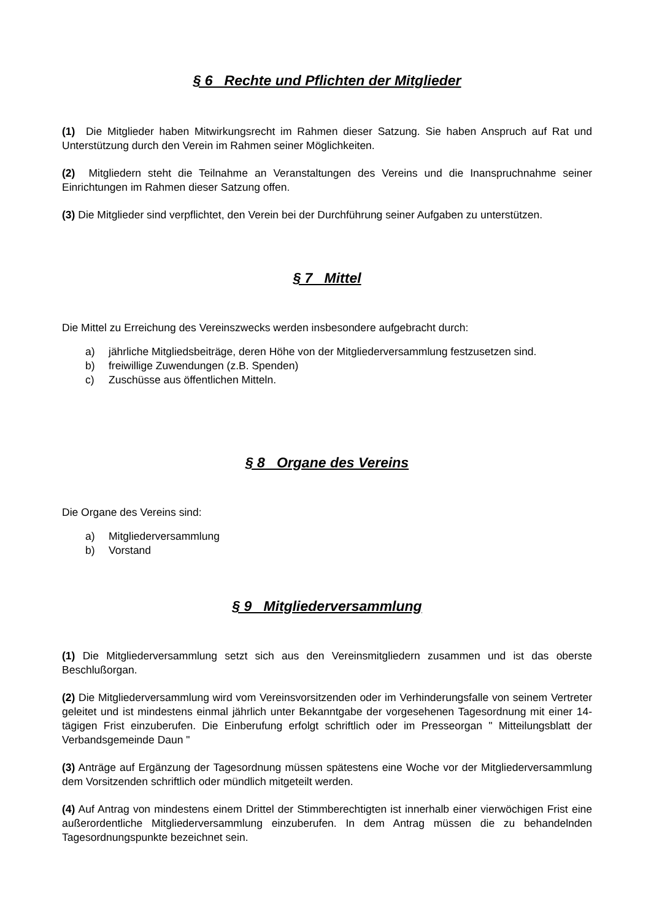§ 6 Rechte und Pflichten der Mitglieder
(1) Die Mitglieder haben Mitwirkungsrecht im Rahmen dieser Satzung. Sie haben Anspruch auf Rat und Unterstützung durch den Verein im Rahmen seiner Möglichkeiten.
(2) Mitgliedern steht die Teilnahme an Veranstaltungen des Vereins und die Inanspruchnahme seiner Einrichtungen im Rahmen dieser Satzung offen.
(3) Die Mitglieder sind verpflichtet, den Verein bei der Durchführung seiner Aufgaben zu unterstützen.
§ 7 Mittel
Die Mittel zu Erreichung des Vereinszwecks werden insbesondere aufgebracht durch:
a) jährliche Mitgliedsbeiträge, deren Höhe von der Mitgliederversammlung festzusetzen sind.
b) freiwillige Zuwendungen (z.B. Spenden)
c) Zuschüsse aus öffentlichen Mitteln.
§ 8 Organe des Vereins
Die Organe des Vereins sind:
a) Mitgliederversammlung
b) Vorstand
§ 9 Mitgliederversammlung
(1) Die Mitgliederversammlung setzt sich aus den Vereinsmitgliedern zusammen und ist das oberste Beschlußorgan.
(2) Die Mitgliederversammlung wird vom Vereinsvorsitzenden oder im Verhinderungsfalle von seinem Vertreter geleitet und ist mindestens einmal jährlich unter Bekanntgabe der vorgesehenen Tagesordnung mit einer 14-tägigen Frist einzuberufen. Die Einberufung erfolgt schriftlich oder im Presseorgan " Mitteilungsblatt der Verbandsgemeinde Daun "
(3) Anträge auf Ergänzung der Tagesordnung müssen spätestens eine Woche vor der Mitgliederversammlung dem Vorsitzenden schriftlich oder mündlich mitgeteilt werden.
(4) Auf Antrag von mindestens einem Drittel der Stimmberechtigten ist innerhalb einer vierwöchigen Frist eine außerordentliche Mitgliederversammlung einzuberufen. In dem Antrag müssen die zu behandelnden Tagesordnungspunkte bezeichnet sein.